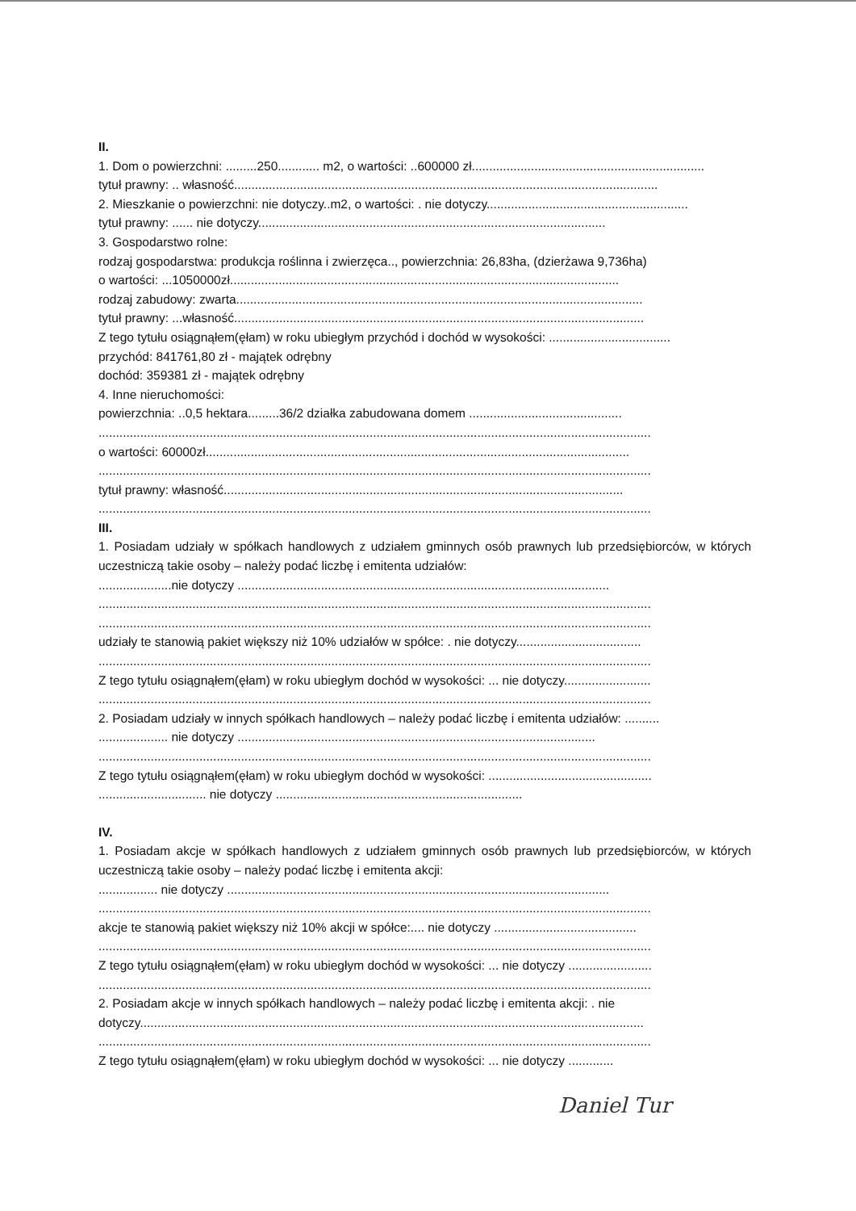II.
1. Dom o powierzchni: .........250............ m2, o wartości: ..600000 zł...................................................................
tytuł prawny: .. własność..........................................................................................................................
2. Mieszkanie o powierzchni: nie dotyczy..m2, o wartości: . nie dotyczy..........................................................
tytuł prawny: ...... nie dotyczy....................................................................................................
3. Gospodarstwo rolne:
rodzaj gospodarstwa: produkcja roślinna i zwierzęca.., powierzchnia: 26,83ha, (dzierżawa 9,736ha)
o wartości: ...1050000zł................................................................................................................
rodzaj zabudowy: zwarta.....................................................................................................................
tytuł prawny: ...własność......................................................................................................................
Z tego tytułu osiągnąłem(ęłam) w roku ubiegłym przychód i dochód w wysokości: ...................................
przychód: 841761,80 zł - majątek odrębny
dochód: 359381 zł - majątek odrębny
4. Inne nieruchomości:
powierzchnia: ..0,5 hektara.........36/2 działka zabudowana domem ............................................
...............................................................................................................................................................
o wartości: 60000zł..........................................................................................................................
...............................................................................................................................................................
tytuł prawny: własność...................................................................................................................
...............................................................................................................................................................
III.
1. Posiadam udziały w spółkach handlowych z udziałem gminnych osób prawnych lub przedsiębiorców, w których uczestniczą takie osoby – należy podać liczbę i emitenta udziałów:
.....................nie dotyczy ...........................................................................................................
...............................................................................................................................................................
...............................................................................................................................................................
udziały te stanowią pakiet większy niż 10% udziałów w spółce: . nie dotyczy....................................
...............................................................................................................................................................
Z tego tytułu osiągnąłem(ęłam) w roku ubiegłym dochód w wysokości: ... nie dotyczy.........................
...............................................................................................................................................................
2. Posiadam udziały w innych spółkach handlowych – należy podać liczbę i emitenta udziałów: ..........
.................... nie dotyczy .......................................................................................................
...............................................................................................................................................................
Z tego tytułu osiągnąłem(ęłam) w roku ubiegłym dochód w wysokości: ...............................................
............................... nie dotyczy .......................................................................
IV.
1. Posiadam akcje w spółkach handlowych z udziałem gminnych osób prawnych lub przedsiębiorców, w których uczestniczą takie osoby – należy podać liczbę i emitenta akcji:
................. nie dotyczy ..............................................................................................................
...............................................................................................................................................................
akcje te stanowią pakiet większy niż 10% akcji w spółce:.... nie dotyczy .........................................
...............................................................................................................................................................
Z tego tytułu osiągnąłem(ęłam) w roku ubiegłym dochód w wysokości: ... nie dotyczy ........................
...............................................................................................................................................................
2. Posiadam akcje w innych spółkach handlowych – należy podać liczbę i emitenta akcji: . nie
dotyczy.................................................................................................................................................
...............................................................................................................................................................
Z tego tytułu osiągnąłem(ęłam) w roku ubiegłym dochód w wysokości: ... nie dotyczy .............
Daniel Tur